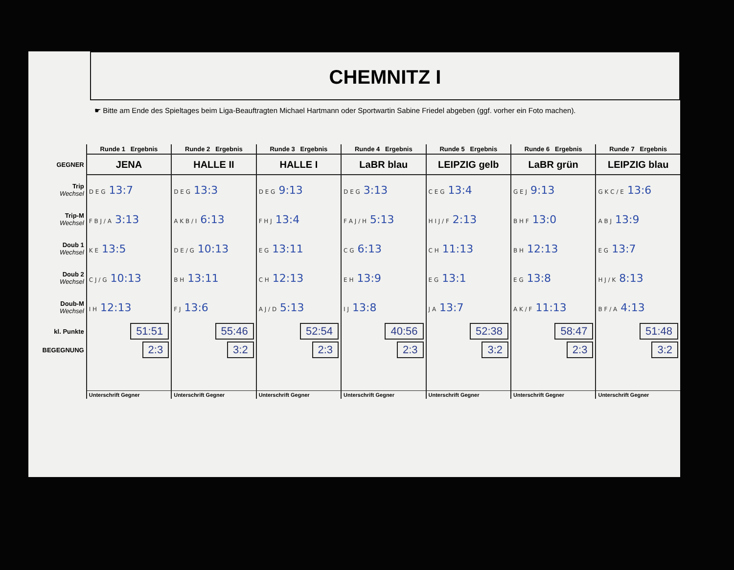CHEMNITZ I
☛ Bitte am Ende des Spieltages beim Liga-Beauftragten Michael Hartmann oder Sportwartin Sabine Friedel abgeben (ggf. vorher ein Foto machen).
| | Runde 1 Ergebnis | Runde 2 Ergebnis | Runde 3 Ergebnis | Runde 4 Ergebnis | Runde 5 Ergebnis | Runde 6 Ergebnis | Runde 7 Ergebnis |
| --- | --- | --- | --- | --- | --- | --- | --- |
| GEGNER | JENA | HALLE II | HALLE I | LaBR blau | LEIPZIG gelb | LaBR grün | LEIPZIG blau |
| Trip Wechsel | D E G 13:7 | D E G 13:3 | D E G 9:13 | D E G 3:13 | C E G 13:4 | G E J 9:13 | G K C / E 13:6 |
| Trip-M Wechsel | F B J / A 3:13 | A K B / I 6:13 | F H J 13:4 | F A J / H 5:13 | H I J / F 2:13 | B H F 13:0 | A B J 13:9 |
| Doub 1 Wechsel | K E 13:5 | D E / G 10:13 | E G 13:11 | C G 6:13 | C H 11:13 | B H 12:13 | E G 13:7 |
| Doub 2 Wechsel | C J / G 10:13 | B H 13:11 | C H 12:13 | E H 13:9 | E G 13:1 | E G 13:8 | H J / K 8:13 |
| Doub-M Wechsel | I H 12:13 | F J 13:6 | A J / D 5:13 | I J 13:8 | J A 13:7 | A K / F 11:13 | B F / A 4:13 |
| kl. Punkte | 51:51 | 55:46 | 52:54 | 40:56 | 52:38 | 58:47 | 51:48 |
| BEGEGNUNG | 2:3 | 3:2 | 2:3 | 2:3 | 3:2 | 2:3 | 3:2 |
| | Unterschrift Gegner | Unterschrift Gegner | Unterschrift Gegner | Unterschrift Gegner | Unterschrift Gegner | Unterschrift Gegner | Unterschrift Gegner |